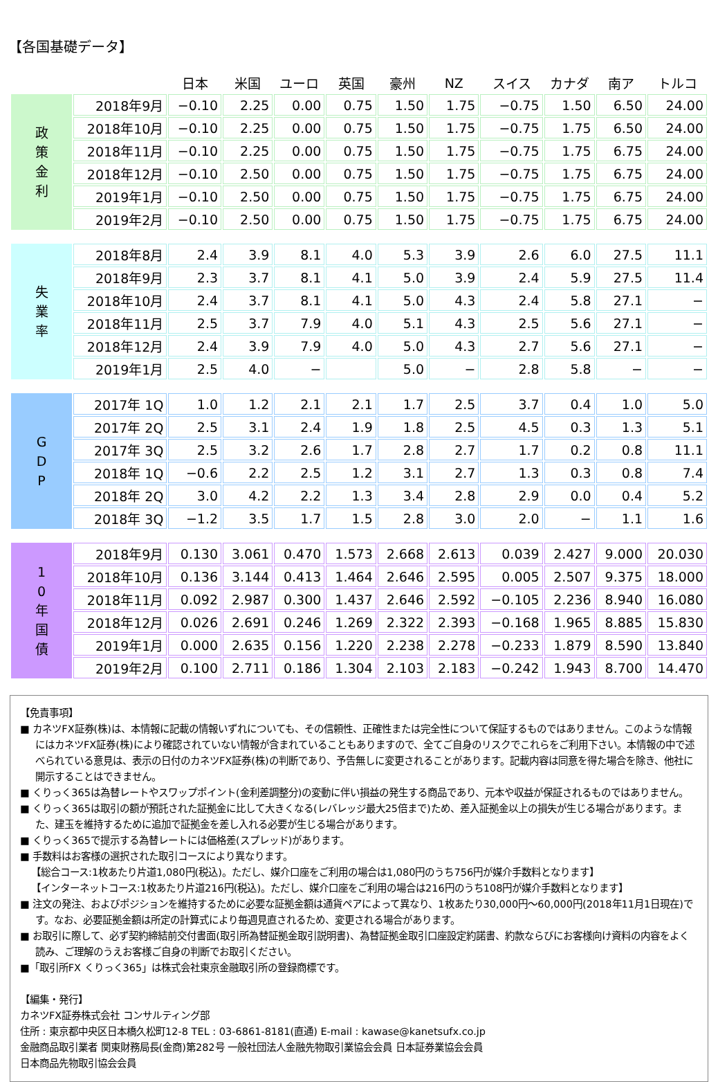【各国基礎データ】
| | | 日本 | 米国 | ユーロ | 英国 | 豪州 | NZ | スイス | カナダ | 南ア | トルコ |
| --- | --- | --- | --- | --- | --- | --- | --- | --- | --- | --- | --- |
| 政 策 金 利 | 2018年9月 | −0.10 | 2.25 | 0.00 | 0.75 | 1.50 | 1.75 | −0.75 | 1.50 | 6.50 | 24.00 |
| | 2018年10月 | −0.10 | 2.25 | 0.00 | 0.75 | 1.50 | 1.75 | −0.75 | 1.75 | 6.50 | 24.00 |
| | 2018年11月 | −0.10 | 2.25 | 0.00 | 0.75 | 1.50 | 1.75 | −0.75 | 1.75 | 6.75 | 24.00 |
| | 2018年12月 | −0.10 | 2.50 | 0.00 | 0.75 | 1.50 | 1.75 | −0.75 | 1.75 | 6.75 | 24.00 |
| | 2019年1月 | −0.10 | 2.50 | 0.00 | 0.75 | 1.50 | 1.75 | −0.75 | 1.75 | 6.75 | 24.00 |
| | 2019年2月 | −0.10 | 2.50 | 0.00 | 0.75 | 1.50 | 1.75 | −0.75 | 1.75 | 6.75 | 24.00 |
| 失 業 率 | 2018年8月 | 2.4 | 3.9 | 8.1 | 4.0 | 5.3 | 3.9 | 2.6 | 6.0 | 27.5 | 11.1 |
| | 2018年9月 | 2.3 | 3.7 | 8.1 | 4.1 | 5.0 | 3.9 | 2.4 | 5.9 | 27.5 | 11.4 |
| | 2018年10月 | 2.4 | 3.7 | 8.1 | 4.1 | 5.0 | 4.3 | 2.4 | 5.8 | 27.1 | − |
| | 2018年11月 | 2.5 | 3.7 | 7.9 | 4.0 | 5.1 | 4.3 | 2.5 | 5.6 | 27.1 | − |
| | 2018年12月 | 2.4 | 3.9 | 7.9 | 4.0 | 5.0 | 4.3 | 2.7 | 5.6 | 27.1 | − |
| | 2019年1月 | 2.5 | 4.0 | − | | 5.0 | − | 2.8 | 5.8 | − | − |
| G D P | 2017年 1Q | 1.0 | 1.2 | 2.1 | 2.1 | 1.7 | 2.5 | 3.7 | 0.4 | 1.0 | 5.0 |
| | 2017年 2Q | 2.5 | 3.1 | 2.4 | 1.9 | 1.8 | 2.5 | 4.5 | 0.3 | 1.3 | 5.1 |
| | 2017年 3Q | 2.5 | 3.2 | 2.6 | 1.7 | 2.8 | 2.7 | 1.7 | 0.2 | 0.8 | 11.1 |
| | 2018年 1Q | −0.6 | 2.2 | 2.5 | 1.2 | 3.1 | 2.7 | 1.3 | 0.3 | 0.8 | 7.4 |
| | 2018年 2Q | 3.0 | 4.2 | 2.2 | 1.3 | 3.4 | 2.8 | 2.9 | 0.0 | 0.4 | 5.2 |
| | 2018年 3Q | −1.2 | 3.5 | 1.7 | 1.5 | 2.8 | 3.0 | 2.0 | − | 1.1 | 1.6 |
| 1 0 年 国 債 | 2018年9月 | 0.130 | 3.061 | 0.470 | 1.573 | 2.668 | 2.613 | 0.039 | 2.427 | 9.000 | 20.030 |
| | 2018年10月 | 0.136 | 3.144 | 0.413 | 1.464 | 2.646 | 2.595 | 0.005 | 2.507 | 9.375 | 18.000 |
| | 2018年11月 | 0.092 | 2.987 | 0.300 | 1.437 | 2.646 | 2.592 | −0.105 | 2.236 | 8.940 | 16.080 |
| | 2018年12月 | 0.026 | 2.691 | 0.246 | 1.269 | 2.322 | 2.393 | −0.168 | 1.965 | 8.885 | 15.830 |
| | 2019年1月 | 0.000 | 2.635 | 0.156 | 1.220 | 2.238 | 2.278 | −0.233 | 1.879 | 8.590 | 13.840 |
| | 2019年2月 | 0.100 | 2.711 | 0.186 | 1.304 | 2.103 | 2.183 | −0.242 | 1.943 | 8.700 | 14.470 |
【免責事項】
■ カネツFX証券(株)は、本情報に記載の情報いずれについても、その信頼性、正確性または完全性について保証するものではありません。このような情報にはカネツFX証券(株)により確認されていない情報が含まれていることもありますので、全てご自身のリスクでこれらをご利用下さい。本情報の中で述べられている意見は、表示の日付のカネツFX証券(株)の判断であり、予告無しに変更されることがあります。記載内容は同意を得た場合を除き、他社に開示することはできません。
■ くりっく365は為替レートやスワップポイント(金利差調整分)の変動に伴い損益の発生する商品であり、元本や収益が保証されるものではありません。
■ くりっく365は取引の額が預託された証拠金に比して大きくなる(レバレッジ最大25倍まで)ため、差入証拠金以上の損失が生じる場合があります。また、建玉を維持するために追加で証拠金を差し入れる必要が生じる場合があります。
■ くりっく365で提示する為替レートには価格差(スプレッド)があります。
■ 手数料はお客様の選択された取引コースにより異なります。
【総合コース:1枚あたり片道1,080円(税込)。ただし、媒介口座をご利用の場合は1,080円のうち756円が媒介手数料となります】
【インターネットコース:1枚あたり片道216円(税込)。ただし、媒介口座をご利用の場合は216円のうち108円が媒介手数料となります】
■ 注文の発注、およびポジションを維持するために必要な証拠金額は通貨ペアによって異なり、1枚あたり30,000円〜60,000円(2018年11月1日現在)です。なお、必要証拠金額は所定の計算式により毎週見直されるため、変更される場合があります。
■ お取引に際して、必ず契約締結前交付書面(取引所為替証拠金取引説明書)、為替証拠金取引口座設定約諾書、約款ならびにお客様向け資料の内容をよく読み、ご理解のうえお客様ご自身の判断でお取引ください。
■「取引所FX くりっく365」は株式会社東京金融取引所の登録商標です。
【編集・発行】
カネツFX証券株式会社 コンサルティング部
住所 : 東京都中央区日本橋久松町12-8 TEL : 03-6861-8181(直通) E-mail : kawase@kanetsufx.co.jp
金融商品取引業者 関東財務局長(金商)第282号 一般社団法人金融先物取引業協会会員 日本証券業協会会員
日本商品先物取引協会会員